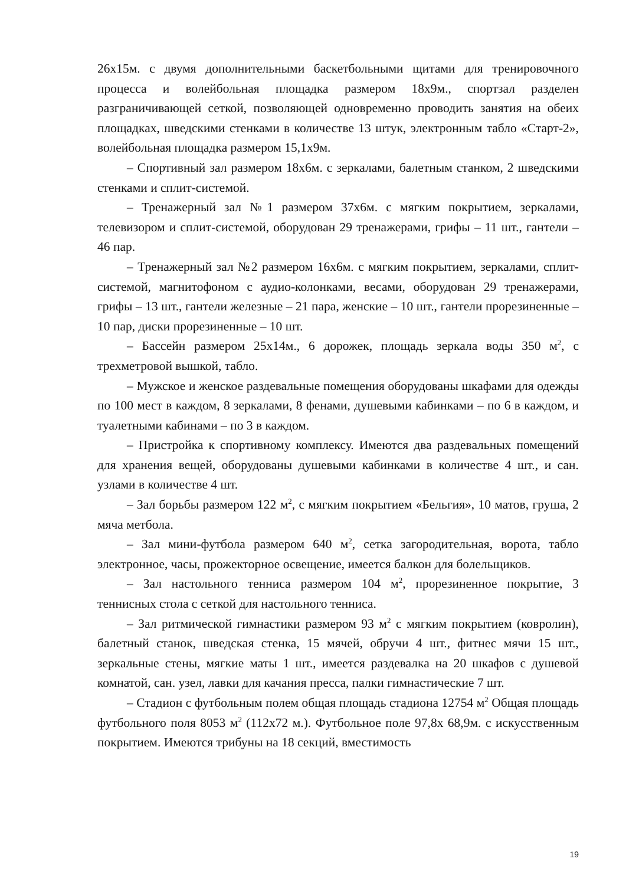26х15м. с двумя дополнительными баскетбольными щитами для тренировочного процесса и волейбольная площадка размером 18х9м., спортзал разделен разграничивающей сеткой, позволяющей одновременно проводить занятия на обеих площадках, шведскими стенками в количестве 13 штук, электронным табло «Старт-2», волейбольная площадка размером 15,1х9м.
– Спортивный зал размером 18х6м. с зеркалами, балетным станком, 2 шведскими стенками и сплит-системой.
– Тренажерный зал №1 размером 37х6м. с мягким покрытием, зеркалами, телевизором и сплит-системой, оборудован 29 тренажерами, грифы – 11 шт., гантели – 46 пар.
– Тренажерный зал №2 размером 16х6м. с мягким покрытием, зеркалами, сплит-системой, магнитофоном с аудио-колонками, весами, оборудован 29 тренажерами, грифы – 13 шт., гантели железные – 21 пара, женские – 10 шт., гантели прорезиненные – 10 пар, диски прорезиненные – 10 шт.
– Бассейн размером 25х14м., 6 дорожек, площадь зеркала воды 350 м<sup>2</sup>, с трехметровой вышкой, табло.
– Мужское и женское раздевальные помещения оборудованы шкафами для одежды по 100 мест в каждом, 8 зеркалами, 8 фенами, душевыми кабинками – по 6 в каждом, и туалетными кабинами – по 3 в каждом.
– Пристройка к спортивному комплексу. Имеются два раздевальных помещений для хранения вещей, оборудованы душевыми кабинками в количестве 4 шт., и сан. узлами в количестве 4 шт.
– Зал борьбы размером 122 м<sup>2</sup>, с мягким покрытием «Бельгия», 10 матов, груша, 2 мяча метбола.
– Зал мини-футбола размером 640 м<sup>2</sup>, сетка загородительная, ворота, табло электронное, часы, прожекторное освещение, имеется балкон для болельщиков.
– Зал настольного тенниса размером 104 м<sup>2</sup>, прорезиненное покрытие, 3 теннисных стола с сеткой для настольного тенниса.
– Зал ритмической гимнастики размером 93 м<sup>2</sup> с мягким покрытием (ковролин), балетный станок, шведская стенка, 15 мячей, обручи 4 шт., фитнес мячи 15 шт., зеркальные стены, мягкие маты 1 шт., имеется раздевалка на 20 шкафов с душевой комнатой, сан. узел, лавки для качания пресса, палки гимнастические 7 шт.
– Стадион с футбольным полем общая площадь стадиона 12754 м<sup>2</sup> Общая площадь футбольного поля 8053 м<sup>2</sup> (112х72 м.). Футбольное поле 97,8х 68,9м. с искусственным покрытием. Имеются трибуны на 18 секций, вместимость
19